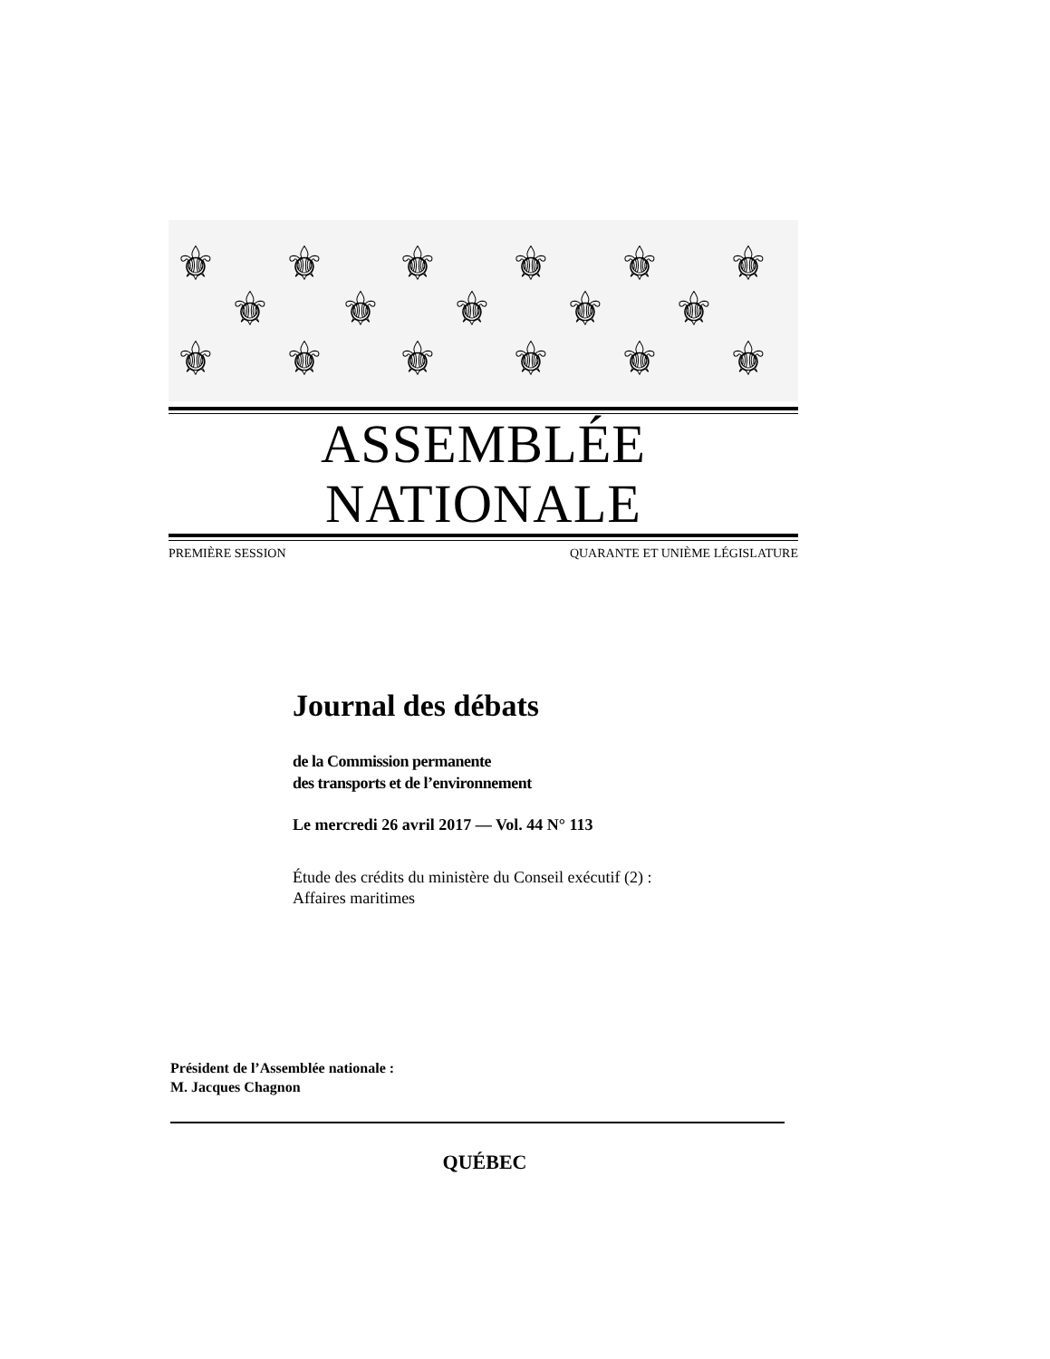⚜
⚜
⚜
⚜
⚜
⚜
⚜
⚜
⚜
⚜
⚜
⚜
⚜
⚜
⚜
⚜
⚜
ASSEMBLÉE NATIONALE
PREMIÈRE SESSION QUARANTE ET UNIÈME LÉGISLATURE
Journal des débats
de la Commission permanente
des transports et de l’environnement
Le mercredi 26 avril 2017 — Vol. 44 N° 113
Étude des crédits du ministère du Conseil exécutif (2) :
Affaires maritimes
Président de l’Assemblée nationale :
M. Jacques Chagnon
QUÉBEC